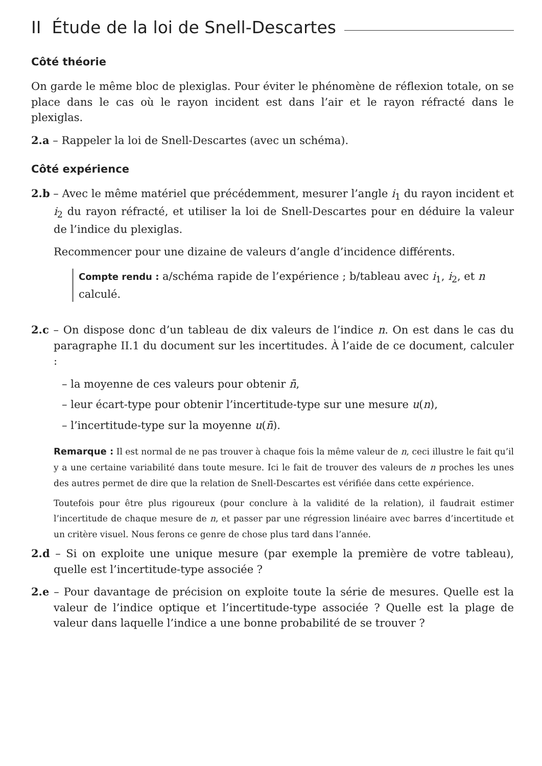II Étude de la loi de Snell-Descartes
Côté théorie
On garde le même bloc de plexiglas. Pour éviter le phénomène de réflexion totale, on se place dans le cas où le rayon incident est dans l’air et le rayon réfracté dans le plexiglas.
2.a – Rappeler la loi de Snell-Descartes (avec un schéma).
Côté expérience
2.b – Avec le même matériel que précédemment, mesurer l’angle i<sub>1</sub> du rayon incident et i<sub>2</sub> du rayon réfracté, et utiliser la loi de Snell-Descartes pour en déduire la valeur de l’indice du plexiglas.
Recommencer pour une dizaine de valeurs d’angle d’incidence différents.
Compte rendu : a/schéma rapide de l’expérience ; b/tableau avec i<sub>1</sub>, i<sub>2</sub>, et n calculé.
2.c – On dispose donc d’un tableau de dix valeurs de l’indice n. On est dans le cas du paragraphe II.1 du document sur les incertitudes. À l’aide de ce document, calculer :
– la moyenne de ces valeurs pour obtenir n̄,
– leur écart-type pour obtenir l’incertitude-type sur une mesure u(n),
– l’incertitude-type sur la moyenne u(n̄).
Remarque : Il est normal de ne pas trouver à chaque fois la même valeur de n, ceci illustre le fait qu’il y a une certaine variabilité dans toute mesure. Ici le fait de trouver des valeurs de n proches les unes des autres permet de dire que la relation de Snell-Descartes est vérifiée dans cette expérience.
Toutefois pour être plus rigoureux (pour conclure à la validité de la relation), il faudrait estimer l’incertitude de chaque mesure de n, et passer par une régression linéaire avec barres d’incertitude et un critère visuel. Nous ferons ce genre de chose plus tard dans l’année.
2.d – Si on exploite une unique mesure (par exemple la première de votre tableau), quelle est l’incertitude-type associée ?
2.e – Pour davantage de précision on exploite toute la série de mesures. Quelle est la valeur de l’indice optique et l’incertitude-type associée ? Quelle est la plage de valeur dans laquelle l’indice a une bonne probabilité de se trouver ?